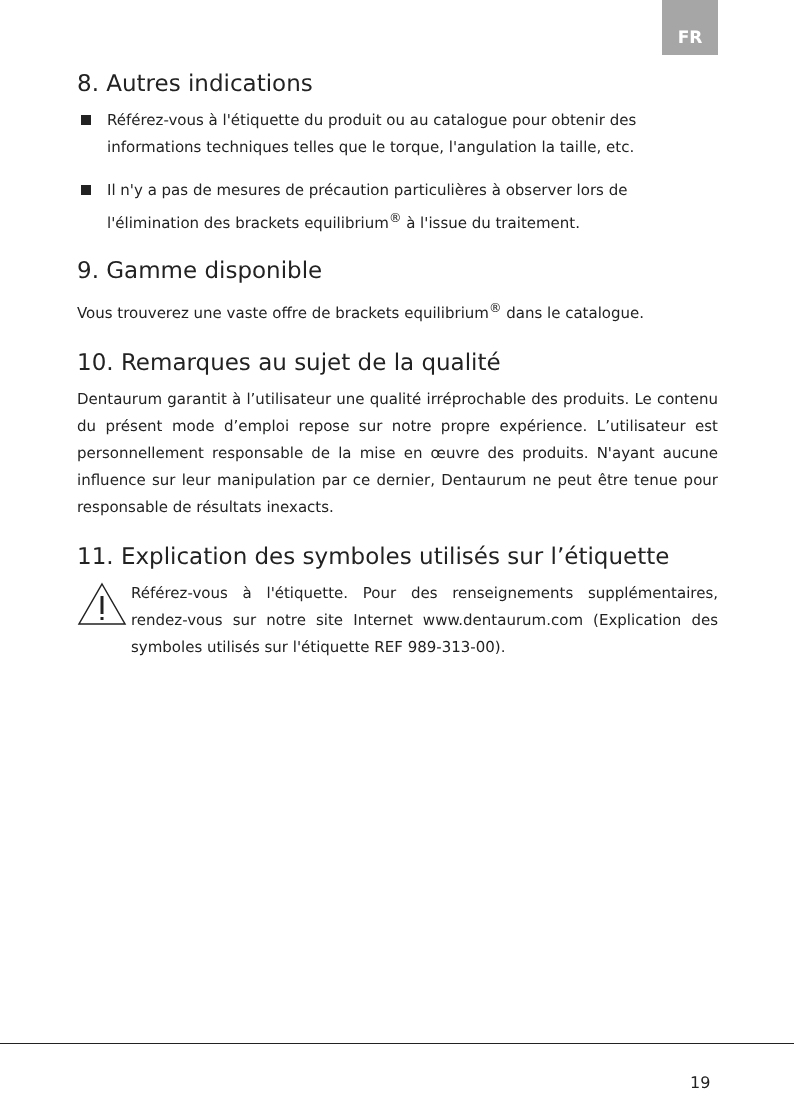FR
8. Autres indications
Référez-vous à l'étiquette du produit ou au catalogue pour obtenir des informations techniques telles que le torque, l'angulation la taille, etc.
Il n'y a pas de mesures de précaution particulières à observer lors de l'élimination des brackets equilibrium<sup>®</sup> à l'issue du traitement.
9. Gamme disponible
Vous trouverez une vaste offre de brackets equilibrium<sup>®</sup> dans le catalogue.
10. Remarques au sujet de la qualité
Dentaurum garantit à l’utilisateur une qualité irréprochable des produits. Le contenu du présent mode d’emploi repose sur notre propre expérience. L’utilisateur est personnellement responsable de la mise en œuvre des produits. N'ayant aucune influence sur leur manipulation par ce dernier, Dentaurum ne peut être tenue pour responsable de résultats inexacts.
11. Explication des symboles utilisés sur l’étiquette
Référez-vous à l'étiquette. Pour des renseignements supplémentaires, rendez-vous sur notre site Internet www.dentaurum.com (Explication des symboles utilisés sur l'étiquette REF 989-313-00).
19